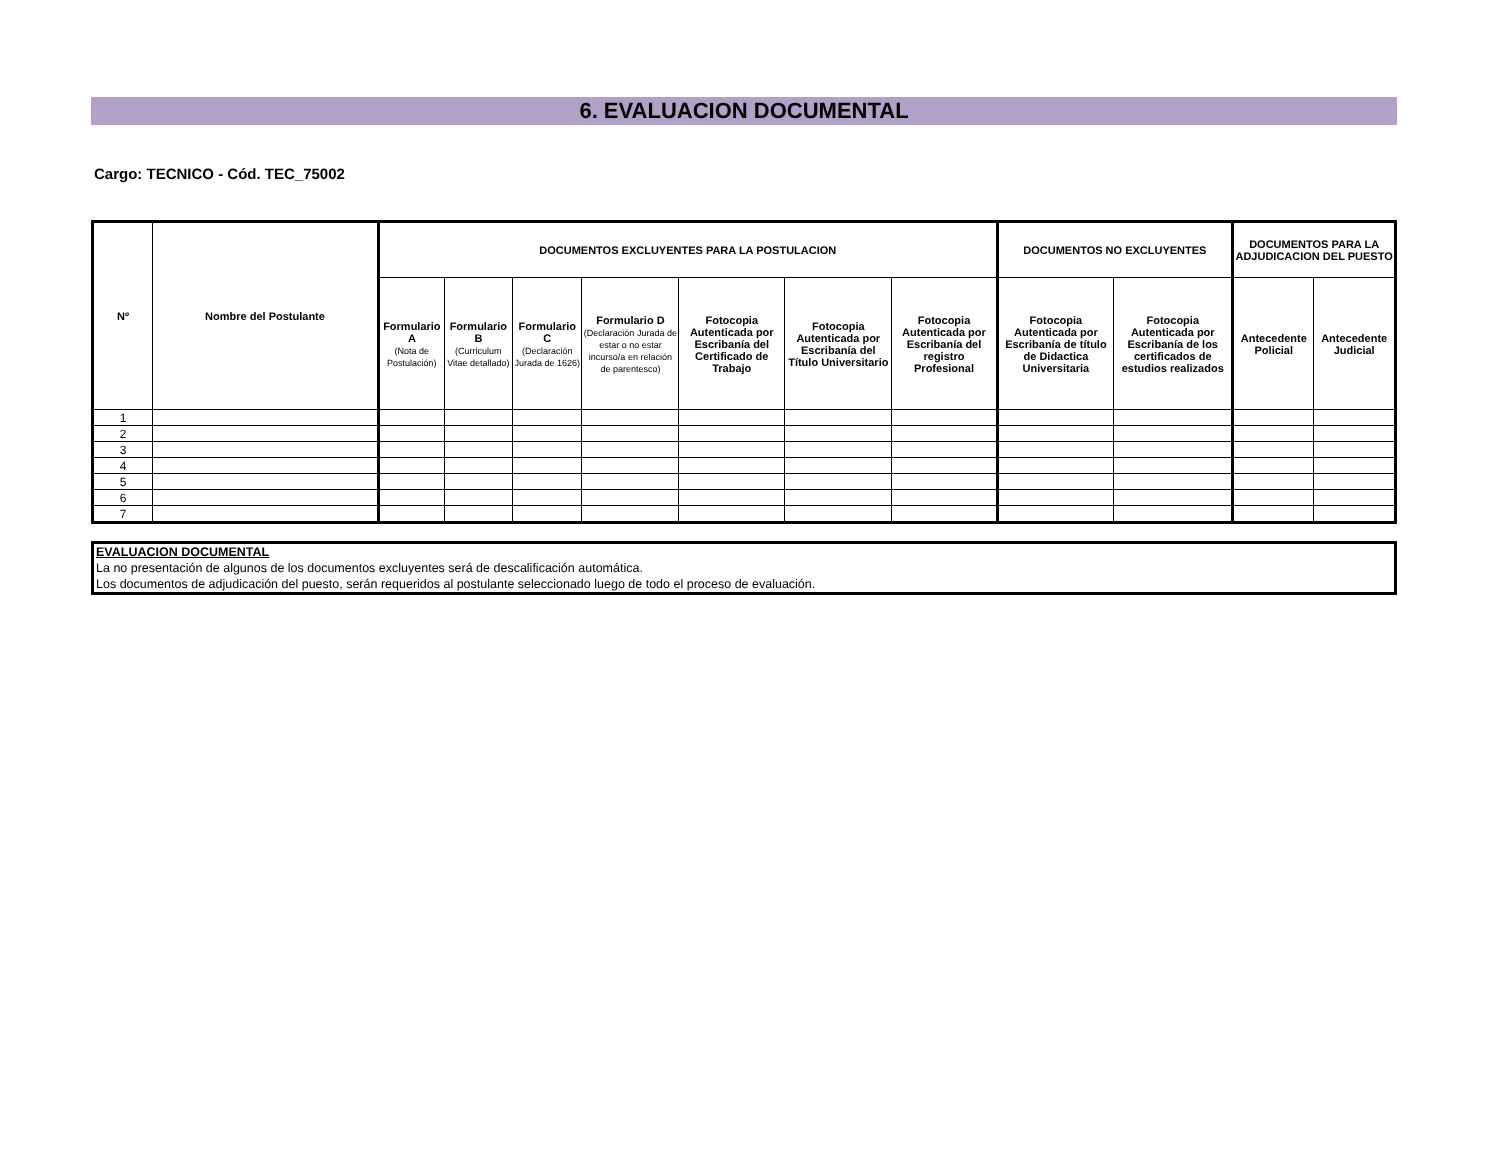6. EVALUACION DOCUMENTAL
Cargo: TECNICO - Cód. TEC_75002
| Nº | Nombre del Postulante | DOCUMENTOS EXCLUYENTES PARA LA POSTULACION | | | | | | | DOCUMENTOS NO EXCLUYENTES | | DOCUMENTOS PARA LA ADJUDICACION DEL PUESTO | |
| --- | --- | --- | --- | --- | --- | --- | --- | --- | --- | --- | --- | --- |
| | | Formulario A (Nota de Postulación) | Formulario B (Curriculum Vitae detallado) | Formulario C (Declaración Jurada de 1626) | Formulario D (Declaración Jurada de estar o no estar incurso/a en relación de parentesco) | Fotocopia Autenticada por Escribanía del Certificado de Trabajo | Fotocopia Autenticada por Escribanía del Título Universitario | Fotocopia Autenticada por Escribanía del registro Profesional | Fotocopia Autenticada por Escribanía de título de Didactica Universitaria | Fotocopia Autenticada por Escribanía de los certificados de estudios realizados | Antecedente Policial | Antecedente Judicial |
| 1 | | | | | | | | | | | | |
| 2 | | | | | | | | | | | | |
| 3 | | | | | | | | | | | | |
| 4 | | | | | | | | | | | | |
| 5 | | | | | | | | | | | | |
| 6 | | | | | | | | | | | | |
| 7 | | | | | | | | | | | | |
EVALUACION DOCUMENTAL
La no presentación de algunos de los documentos excluyentes será de descalificación automática.
Los documentos de adjudicación del puesto, serán requeridos al postulante seleccionado luego de todo el proceso de evaluación.